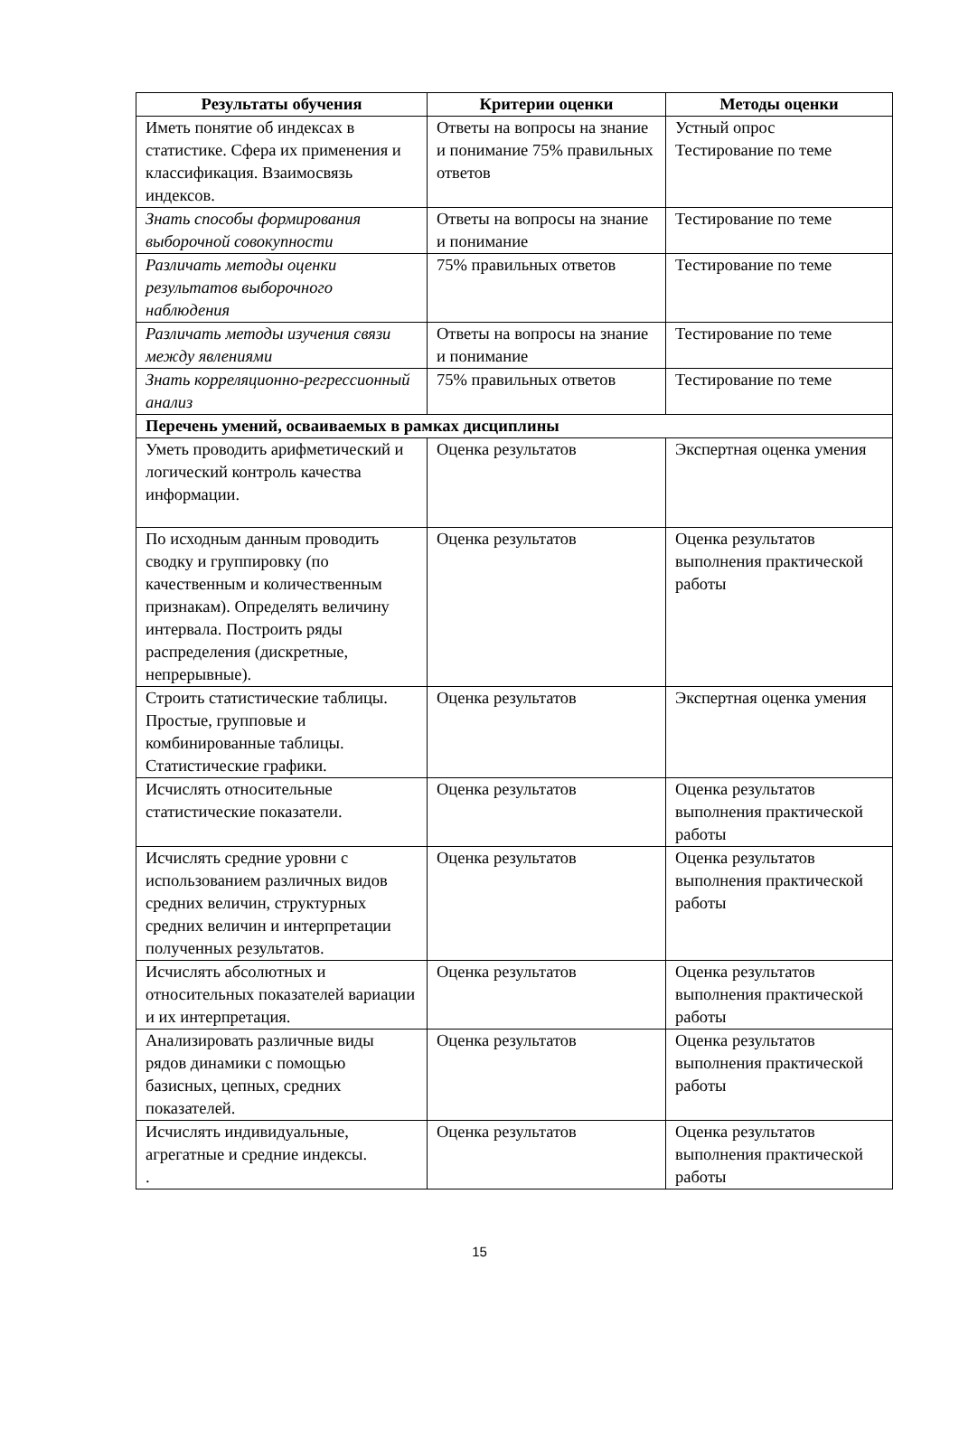| Результаты обучения | Критерии оценки | Методы оценки |
| --- | --- | --- |
| Иметь понятие об индексах в статистике. Сфера их применения и классификация. Взаимосвязь индексов. | Ответы на вопросы на знание и понимание 75% правильных ответов | Устный опрос Тестирование по теме |
| Знать способы формирования выборочной совокупности | Ответы на вопросы на знание и понимание | Тестирование по теме |
| Различать методы оценки результатов выборочного наблюдения | 75% правильных ответов | Тестирование по теме |
| Различать методы изучения связи между явлениями | Ответы на вопросы на знание и понимание | Тестирование по теме |
| Знать корреляционно-регрессионный анализ | 75% правильных ответов | Тестирование по теме |
| Перечень умений, осваиваемых в рамках дисциплины | | |
| Уметь проводить арифметический и логический контроль качества информации. | Оценка результатов | Экспертная оценка умения |
| По исходным данным проводить сводку и группировку (по качественным и количественным признакам). Определять величину интервала. Построить ряды распределения (дискретные, непрерывные). | Оценка результатов | Оценка результатов выполнения практической работы |
| Строить статистические таблицы. Простые, групповые и комбинированные таблицы. Статистические графики. | Оценка результатов | Экспертная оценка умения |
| Исчислять относительные статистические показатели. | Оценка результатов | Оценка результатов выполнения практической работы |
| Исчислять средние уровни с использованием различных видов средних величин, структурных средних величин и интерпретации полученных результатов. | Оценка результатов | Оценка результатов выполнения практической работы |
| Исчислять абсолютных и относительных показателей вариации и их интерпретация. | Оценка результатов | Оценка результатов выполнения практической работы |
| Анализировать различные виды рядов динамики с помощью базисных, цепных, средних показателей. | Оценка результатов | Оценка результатов выполнения практической работы |
| Исчислять индивидуальные, агрегатные и средние индексы. . | Оценка результатов | Оценка результатов выполнения практической работы |
15